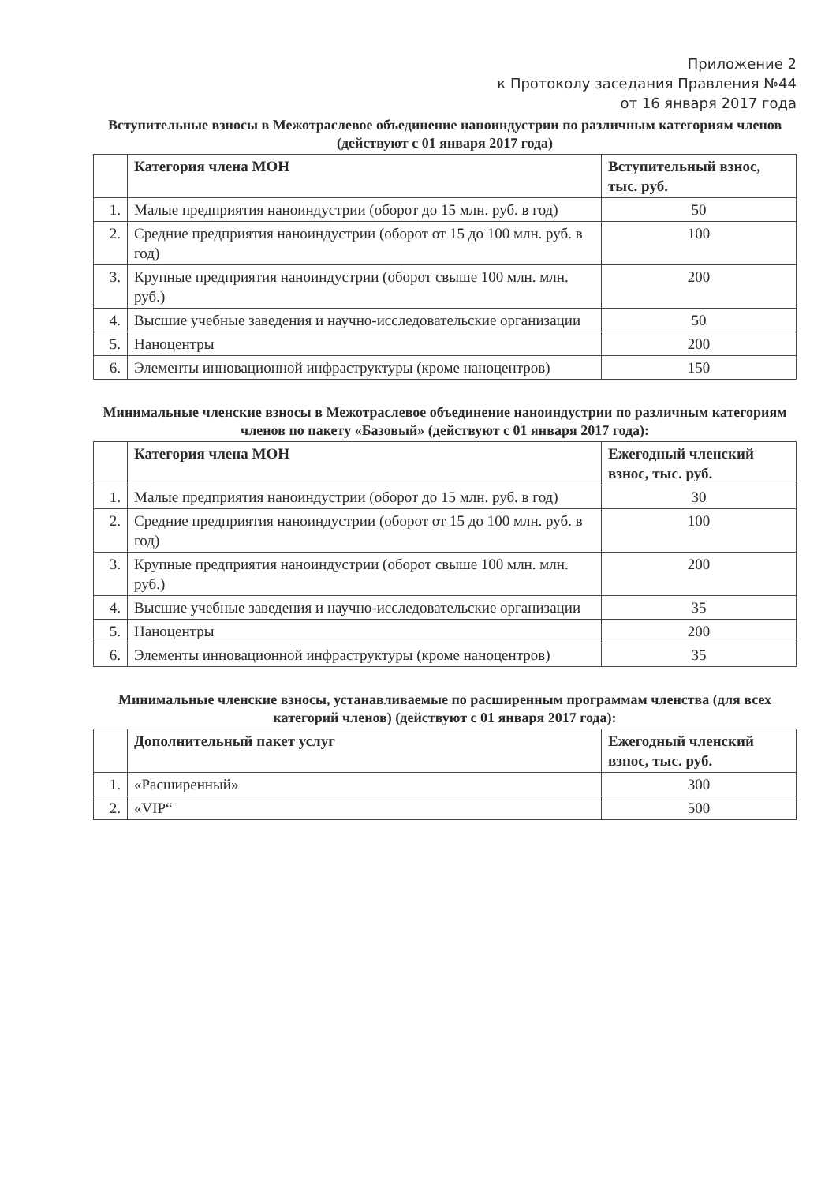Приложение 2
к Протоколу заседания Правления №44
от 16 января 2017 года
Вступительные взносы в Межотраслевое объединение наноиндустрии по различным категориям членов
(действуют с 01 января 2017 года)
| | Категория члена МОН | Вступительный взнос, тыс. руб. |
| --- | --- | --- |
| 1. | Малые предприятия наноиндустрии (оборот до 15 млн. руб. в год) | 50 |
| 2. | Средние предприятия наноиндустрии (оборот от 15 до 100 млн. руб. в год) | 100 |
| 3. | Крупные предприятия наноиндустрии (оборот свыше 100 млн. млн. руб.) | 200 |
| 4. | Высшие учебные заведения и научно-исследовательские организации | 50 |
| 5. | Наноцентры | 200 |
| 6. | Элементы инновационной инфраструктуры (кроме наноцентров) | 150 |
Минимальные членские взносы в Межотраслевое объединение наноиндустрии по различным категориям членов по пакету «Базовый» (действуют с 01 января 2017 года):
| | Категория члена МОН | Ежегодный членский взнос, тыс. руб. |
| --- | --- | --- |
| 1. | Малые предприятия наноиндустрии (оборот до 15 млн. руб. в год) | 30 |
| 2. | Средние предприятия наноиндустрии (оборот от 15 до 100 млн. руб. в год) | 100 |
| 3. | Крупные предприятия наноиндустрии (оборот свыше 100 млн. млн. руб.) | 200 |
| 4. | Высшие учебные заведения и научно-исследовательские организации | 35 |
| 5. | Наноцентры | 200 |
| 6. | Элементы инновационной инфраструктуры (кроме наноцентров) | 35 |
Минимальные членские взносы, устанавливаемые по расширенным программам членства (для всех категорий членов) (действуют с 01 января 2017 года):
| | Дополнительный пакет услуг | Ежегодный членский взнос, тыс. руб. |
| --- | --- | --- |
| 1. | «Расширенный» | 300 |
| 2. | «VIP“ | 500 |